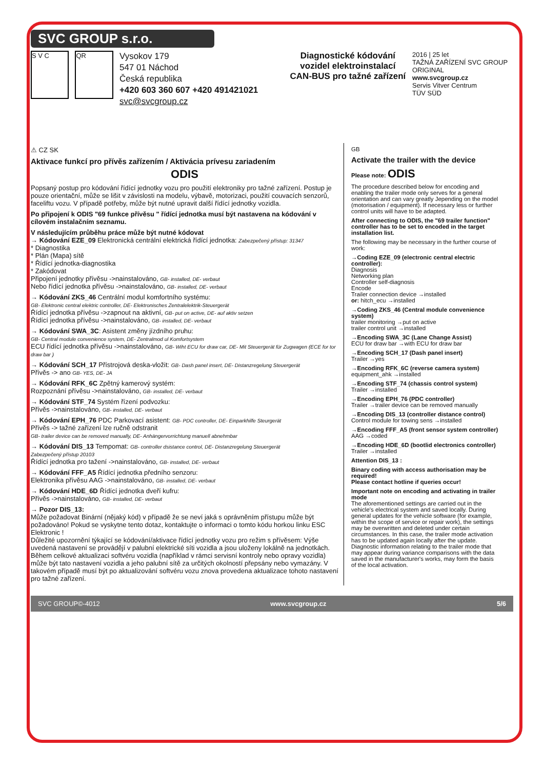SVC GROUP s.r.o.
S V C QR
Vysokov 179
547 01 Náchod
Česká republika
+420 603 360 607 +420 491421021 svc@svcgroup.cz
Diagnostické kódování vozidel elektroinstalací CAN-BUS pro tažné zařízení
2016 | 25 let
TAŽNÁ ZAŘÍZENÍ SVC GROUP ORIGINAL
www.svcgroup.cz
Servis Vitver Centrum
TÜV SÜD
⚠ CZ SK
Aktivace funkcí pro přívěs zařízením / Aktivácia prívesu zariadením
ODIS
Popsaný postup pro kódování řídící jednotky vozu pro použití elektroniky pro tažné zařízení. Postup je pouze orientační, může se lišit v závislosti na modelu, výbavě, motorizaci, použití couvacích senzorů, faceliftu vozu. V případě potřeby, může být nutné upravit další řídící jednotky vozidla.
Po připojení k ODIS "69 funkce přívěsu " řídící jednotka musí být nastavena na kódování v cílovém instalačním seznamu.
V následujícím průběhu práce může být nutné kódovat
→ Kódování EZE_09 Elektronická centrální elektrická řídící jednotka: Zabezpečený přístup: 31347
* Diagnostika
* Plán (Mapa) sítě
* Řídící jednotka-diagnostika
* Zakódovat
Připojení jednotky přívěsu ->nainstalováno, GB- installed, DE- verbaut
Nebo řídící jednotka přívěsu ->nainstalováno, GB- installed, DE- verbaut
→ Kódování ZKS_46 Centrální modul komfortního systému:
GB- Elektronic central elektric controller, DE- Elektronisches Zentralelektrik-Steuergerät
Řídící jednotka přívěsu ->zapnout na aktivní, GB- put on active, DE- auf aktiv setzen
Řídící jednotka přívěsu ->nainstalováno, GB- installed, DE- verbaut
→ Kódování SWA_3C: Asistent změny jízdního pruhu:
GB- Central module convenience system, DE- Zentralmod ul Komfortsystem
ECU řídící jednotka přívěsu ->nainstalováno, GB- Wiht ECU for draw car, DE- Mit Steuergerät für Zugwagen (ECE for tor draw bar )
→ Kódování SCH_17 Přístrojová deska-vložit: GB- Dash panel insert, DE- Distanzregelung Steuergerät
Přívěs -> ano GB- YES, DE- JA
→ Kódování RFK_6C Zpětný kamerový systém:
Rozpoznání přívěsu ->nainstalováno, GB- installed, DE- verbaut
→ Kódování STF_74 Systém řízení podvozku:
Přívěs ->nainstalováno, GB- installed, DE- verbaut
→ Kódování EPH_76 PDC Parkovací asistent: GB- PDC controller, DE- Einparkhilfe Steurgerät
Přívěs -> tažné zařízení lze ručně odstranit
GB- trailer device can be removed manually, DE- Anhängervorrichtung manuell abnehmbar
→ Kódování DIS_13 Tempomat: GB- controller dsistance control, DE- Distanzregelung Steuergerät
Zabezpečený přístup 20103
Řídící jednotka pro tažení ->nainstalováno, GB- installed, DE- verbaut
→ Kódování FFF_A5 Řídící jednotka předního senzoru:
Elektronika přívěsu AAG ->nainstalováno, GB- installed, DE- verbaut
→ Kódování HDE_6D Řídící jednotka dveří kufru:
Přívěs ->nainstalováno, GB- installed, DE- verbaut
→ Pozor DIS_13:
Může požadovat Binární (nějaký kód) v případě že se neví jaká s oprávněním přístupu může být požadováno! Pokud se vyskytne tento dotaz, kontaktujte o informaci o tomto kódu horkou linku ESC Elektronic !
Důležité upozornění týkající se kódování/aktivace řídící jednotky vozu pro režim s přívěsem: Výše uvedená nastavení se provádějí v palubní elektrické síti vozidla a jsou uloženy lokálně na jednotkách.
Během celkové aktualizaci softvéru vozidla (například v rámci servisní kontroly nebo opravy vozidla) může být tato nastavení vozidla a jeho palubní sítě za určitých okolností přepsány nebo vymazány. V takovém případě musí být po aktualizování softvéru vozu znova provedena aktualizace tohoto nastavení pro tažné zařízení.
GB
Activate the trailer with the device
Please note: ODIS
The procedure described below for encoding and enabling the trailer mode only serves for a general orientation and can vary greatly Jepending on the model (motorisation / equipment). If necessary less or further control units will have to be adapted.
After connecting to ODIS, the "69 trailer function" controller has to be set to encoded in the target installation list.
The following may be necessary in the further course of work:
→Coding EZE_09 (electronic central electric controller):
Diagnosis
Networking plan
Controller self-diagnosis
Encode
Trailer connection device →installed
or: hitch_ecu →installed
→Coding ZKS_46 (Central module convenience system)
trailer monitoring →put on active
trailer control unit →installed
→Encoding SWA_3C (Lane Change Assist)
ECU for draw bar →with ECU for draw bar
→Encoding SCH_17 (Dash panel insert)
Trailer →yes
→Encoding RFK_6C (reverse camera system)
equipment_ahk →installed
→Encoding STF_74 (chassis control system)
Trailer →installed
→Encoding EPH_76 (PDC controller)
Trailer →trailer device can be removed manually
→Encoding DIS_13 (controller distance control)
Control module for towing sens →installed
→Encoding FFF_A5 (front sensor system controller)
AAG →coded
→Encoding HDE_6D (bootlid electronics controller)
Trailer →installed
Attention DIS_13 :
Binary coding with access authorisation may be required!
Please contact hotline if queries occur!
Important note on encoding and activating in trailer mode
The aforementioned settings are carried out in the vehicle's electrical system and saved locally. During general updates for the vehicle software (for example, within the scope of service or repair work), the settings may be overwritten and deleted under certain circumstances. In this case, the trailer mode activation has to be updated again locally after the update. Diagnostic information relating to the trailer mode that may appear during variance comparisons with the data saved in the manufacturer's works, may form the basis of the local activation.
SVC GROUP©-4012 www.svcgroup.cz 5/6